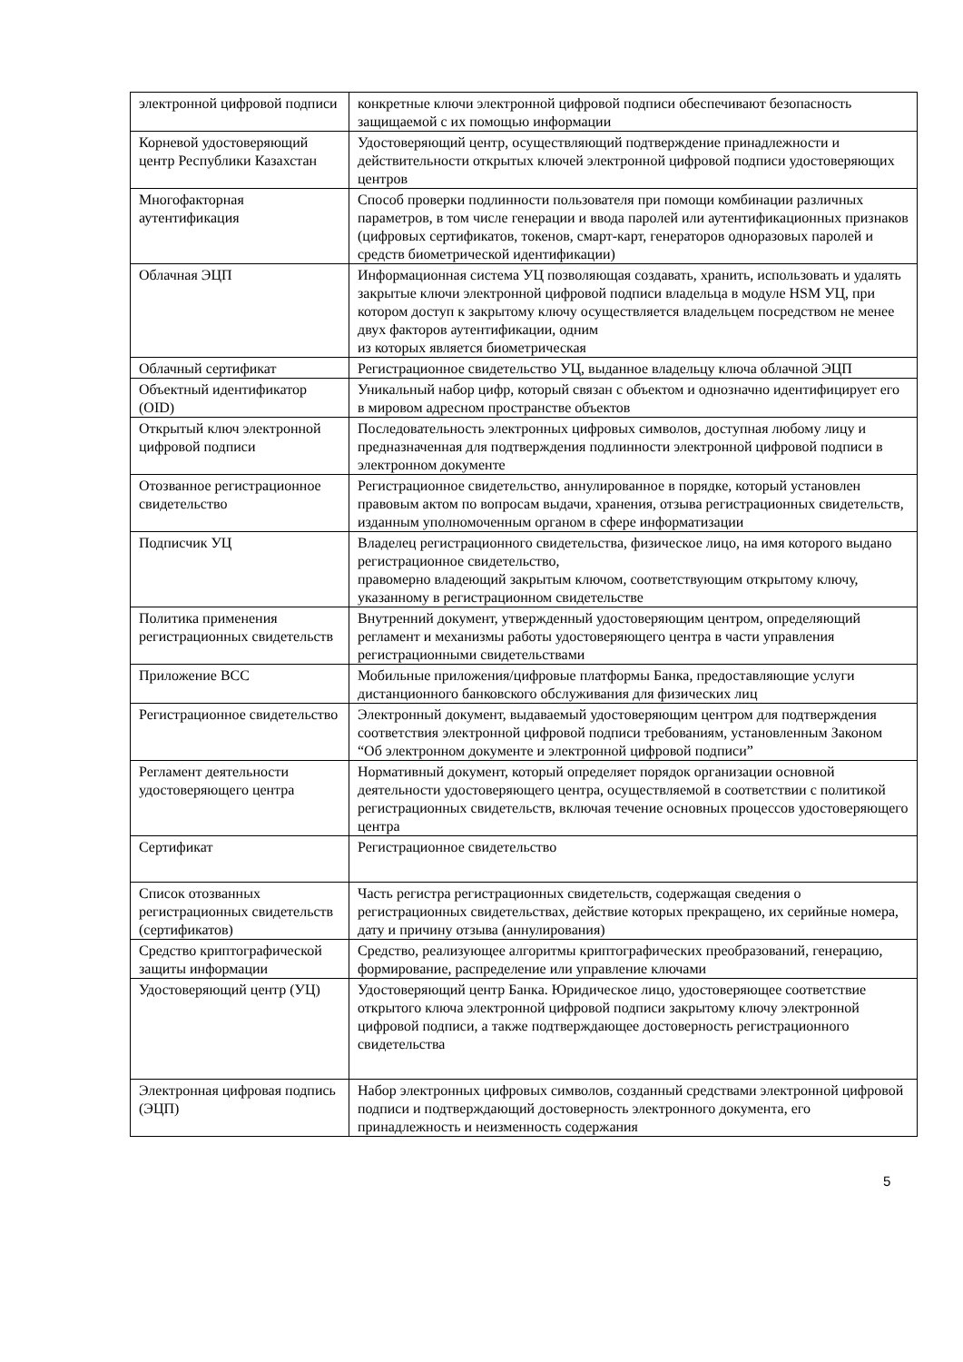| электронной цифровой подписи | конкретные ключи электронной цифровой подписи обеспечивают безопасность защищаемой с их помощью информации |
| Корневой удостоверяющий центр Республики Казахстан | Удостоверяющий центр, осуществляющий подтверждение принадлежности и действительности открытых ключей электронной цифровой подписи удостоверяющих центров |
| Многофакторная аутентификация | Способ проверки подлинности пользователя при помощи комбинации различных параметров, в том числе генерации и ввода паролей или аутентификационных признаков (цифровых сертификатов, токенов, смарт-карт, генераторов одноразовых паролей и средств биометрической идентификации) |
| Облачная ЭЦП | Информационная система УЦ позволяющая создавать, хранить, использовать и удалять закрытые ключи электронной цифровой подписи владельца в модуле HSM УЦ, при котором доступ к закрытому ключу осуществляется владельцем посредством не менее двух факторов аутентификации, одним из которых является биометрическая |
| Облачный сертификат | Регистрационное свидетельство УЦ, выданное владельцу ключа облачной ЭЦП |
| Объектный идентификатор (OID) | Уникальный набор цифр, который связан с объектом и однозначно идентифицирует его в мировом адресном пространстве объектов |
| Открытый ключ электронной цифровой подписи | Последовательность электронных цифровых символов, доступная любому лицу и предназначенная для подтверждения подлинности электронной цифровой подписи в электронном документе |
| Отозванное регистрационное свидетельство | Регистрационное свидетельство, аннулированное в порядке, который установлен правовым актом по вопросам выдачи, хранения, отзыва регистрационных свидетельств, изданным уполномоченным органом в сфере информатизации |
| Подписчик УЦ | Владелец регистрационного свидетельства, физическое лицо, на имя которого выдано регистрационное свидетельство, правомерно владеющий закрытым ключом, соответствующим открытому ключу, указанному в регистрационном свидетельстве |
| Политика применения регистрационных свидетельств | Внутренний документ, утвержденный удостоверяющим центром, определяющий регламент и механизмы работы удостоверяющего центра в части управления регистрационными свидетельствами |
| Приложение BCC | Мобильные приложения/цифровые платформы Банка, предоставляющие услуги дистанционного банковского обслуживания для физических лиц |
| Регистрационное свидетельство | Электронный документ, выдаваемый удостоверяющим центром для подтверждения соответствия электронной цифровой подписи требованиям, установленным Законом “Об электронном документе и электронной цифровой подписи” |
| Регламент деятельности удостоверяющего центра | Нормативный документ, который определяет порядок организации основной деятельности удостоверяющего центра, осуществляемой в соответствии с политикой регистрационных свидетельств, включая течение основных процессов удостоверяющего центра |
| Сертификат | Регистрационное свидетельство |
| Список отозванных регистрационных свидетельств (сертификатов) | Часть регистра регистрационных свидетельств, содержащая сведения о регистрационных свидетельствах, действие которых прекращено, их серийные номера, дату и причину отзыва (аннулирования) |
| Средство криптографической защиты информации | Средство, реализующее алгоритмы криптографических преобразований, генерацию, формирование, распределение или управление ключами |
| Удостоверяющий центр (УЦ) | Удостоверяющий центр Банка. Юридическое лицо, удостоверяющее соответствие открытого ключа электронной цифровой подписи закрытому ключу электронной цифровой подписи, а также подтверждающее достоверность регистрационного свидетельства |
| Электронная цифровая подпись (ЭЦП) | Набор электронных цифровых символов, созданный средствами электронной цифровой подписи и подтверждающий достоверность электронного документа, его принадлежность и неизменность содержания |
5